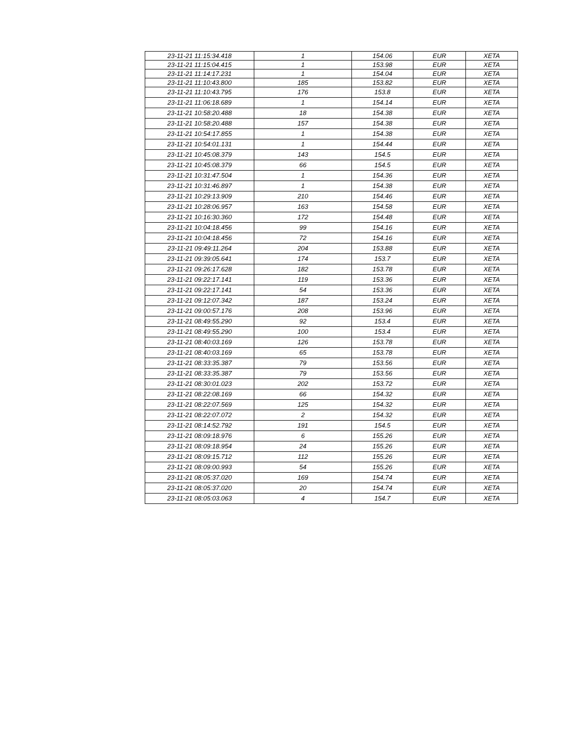| 23-11-21 11:15:34.418 | 1 | 154.06 | EUR | XETA |
| 23-11-21 11:15:04.415 | 1 | 153.98 | EUR | XETA |
| 23-11-21 11:14:17.231 | 1 | 154.04 | EUR | XETA |
| 23-11-21 11:10:43.800 | 185 | 153.82 | EUR | XETA |
| 23-11-21 11:10:43.795 | 176 | 153.8 | EUR | XETA |
| 23-11-21 11:06:18.689 | 1 | 154.14 | EUR | XETA |
| 23-11-21 10:58:20.488 | 18 | 154.38 | EUR | XETA |
| 23-11-21 10:58:20.488 | 157 | 154.38 | EUR | XETA |
| 23-11-21 10:54:17.855 | 1 | 154.38 | EUR | XETA |
| 23-11-21 10:54:01.131 | 1 | 154.44 | EUR | XETA |
| 23-11-21 10:45:08.379 | 143 | 154.5 | EUR | XETA |
| 23-11-21 10:45:08.379 | 66 | 154.5 | EUR | XETA |
| 23-11-21 10:31:47.504 | 1 | 154.36 | EUR | XETA |
| 23-11-21 10:31:46.897 | 1 | 154.38 | EUR | XETA |
| 23-11-21 10:29:13.909 | 210 | 154.46 | EUR | XETA |
| 23-11-21 10:28:06.957 | 163 | 154.58 | EUR | XETA |
| 23-11-21 10:16:30.360 | 172 | 154.48 | EUR | XETA |
| 23-11-21 10:04:18.456 | 99 | 154.16 | EUR | XETA |
| 23-11-21 10:04:18.456 | 72 | 154.16 | EUR | XETA |
| 23-11-21 09:49:11.264 | 204 | 153.88 | EUR | XETA |
| 23-11-21 09:39:05.641 | 174 | 153.7 | EUR | XETA |
| 23-11-21 09:26:17.628 | 182 | 153.78 | EUR | XETA |
| 23-11-21 09:22:17.141 | 119 | 153.36 | EUR | XETA |
| 23-11-21 09:22:17.141 | 54 | 153.36 | EUR | XETA |
| 23-11-21 09:12:07.342 | 187 | 153.24 | EUR | XETA |
| 23-11-21 09:00:57.176 | 208 | 153.96 | EUR | XETA |
| 23-11-21 08:49:55.290 | 92 | 153.4 | EUR | XETA |
| 23-11-21 08:49:55.290 | 100 | 153.4 | EUR | XETA |
| 23-11-21 08:40:03.169 | 126 | 153.78 | EUR | XETA |
| 23-11-21 08:40:03.169 | 65 | 153.78 | EUR | XETA |
| 23-11-21 08:33:35.387 | 79 | 153.56 | EUR | XETA |
| 23-11-21 08:33:35.387 | 79 | 153.56 | EUR | XETA |
| 23-11-21 08:30:01.023 | 202 | 153.72 | EUR | XETA |
| 23-11-21 08:22:08.169 | 66 | 154.32 | EUR | XETA |
| 23-11-21 08:22:07.569 | 125 | 154.32 | EUR | XETA |
| 23-11-21 08:22:07.072 | 2 | 154.32 | EUR | XETA |
| 23-11-21 08:14:52.792 | 191 | 154.5 | EUR | XETA |
| 23-11-21 08:09:18.976 | 6 | 155.26 | EUR | XETA |
| 23-11-21 08:09:18.954 | 24 | 155.26 | EUR | XETA |
| 23-11-21 08:09:15.712 | 112 | 155.26 | EUR | XETA |
| 23-11-21 08:09:00.993 | 54 | 155.26 | EUR | XETA |
| 23-11-21 08:05:37.020 | 169 | 154.74 | EUR | XETA |
| 23-11-21 08:05:37.020 | 20 | 154.74 | EUR | XETA |
| 23-11-21 08:05:03.063 | 4 | 154.7 | EUR | XETA |